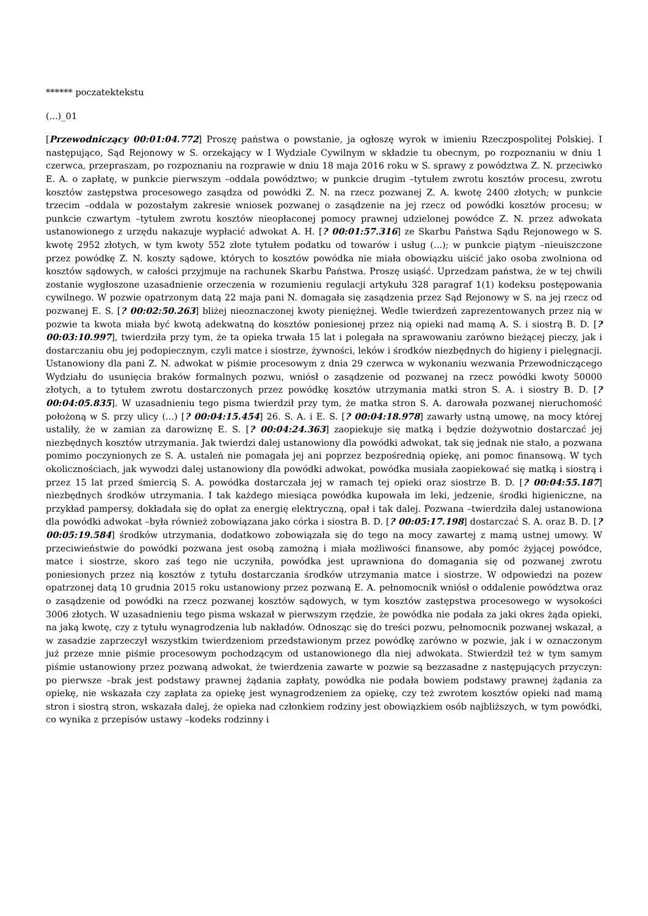****** poczatektekstu
(...)_01
[Przewodniczący 00:01:04.772] Proszę państwa o powstanie, ja ogłoszę wyrok w imieniu Rzeczpospolitej Polskiej. I następująco, Sąd Rejonowy w S. orzekający w I Wydziale Cywilnym w składzie tu obecnym, po rozpoznaniu w dniu 1 czerwca, przepraszam, po rozpoznaniu na rozprawie w dniu 18 maja 2016 roku w S. sprawy z powództwa Z. N. przeciwko E. A. o zapłatę, w punkcie pierwszym –oddala powództwo; w punkcie drugim –tytułem zwrotu kosztów procesu, zwrotu kosztów zastępstwa procesowego zasądza od powódki Z. N. na rzecz pozwanej Z. A. kwotę 2400 złotych; w punkcie trzecim –oddala w pozostałym zakresie wniosek pozwanej o zasądzenie na jej rzecz od powódki kosztów procesu; w punkcie czwartym –tytułem zwrotu kosztów nieopłaconej pomocy prawnej udzielonej powódce Z. N. przez adwokata ustanowionego z urzędu nakazuje wypłacić adwokat A. H. [? 00:01:57.316] ze Skarbu Państwa Sądu Rejonowego w S. kwotę 2952 złotych, w tym kwoty 552 złote tytułem podatku od towarów i usług (...); w punkcie piątym –nieuiszczone przez powódkę Z. N. koszty sądowe, których to kosztów powódka nie miała obowiązku uiścić jako osoba zwolniona od kosztów sądowych, w całości przyjmuje na rachunek Skarbu Państwa. Proszę usiąść. Uprzedzam państwa, że w tej chwili zostanie wygłoszone uzasadnienie orzeczenia w rozumieniu regulacji artykułu 328 paragraf 1(1) kodeksu postępowania cywilnego. W pozwie opatrzonym datą 22 maja pani N. domagała się zasądzenia przez Sąd Rejonowy w S. na jej rzecz od pozwanej E. S. [? 00:02:50.263] bliżej nieoznaczonej kwoty pieniężnej. Wedle twierdzeń zaprezentowanych przez nią w pozwie ta kwota miała być kwotą adekwatną do kosztów poniesionej przez nią opieki nad mamą A. S. i siostrą B. D. [? 00:03:10.997], twierdziła przy tym, że ta opieka trwała 15 lat i polegała na sprawowaniu zarówno bieżącej pieczy, jak i dostarczaniu obu jej podopiecznym, czyli matce i siostrze, żywności, leków i środków niezbędnych do higieny i pielęgnacji. Ustanowiony dla pani Z. N. adwokat w piśmie procesowym z dnia 29 czerwca w wykonaniu wezwania Przewodniczącego Wydziału do usunięcia braków formalnych pozwu, wniósł o zasądzenie od pozwanej na rzecz powódki kwoty 50000 złotych, a to tytułem zwrotu dostarczonych przez powódkę kosztów utrzymania matki stron S. A. i siostry B. D. [? 00:04:05.835]. W uzasadnieniu tego pisma twierdził przy tym, że matka stron S. A. darowała pozwanej nieruchomość położoną w S. przy ulicy (...) [? 00:04:15.454] 26. S. A. i E. S. [? 00:04:18.978] zawarły ustną umowę, na mocy której ustaliły, że w zamian za darowiznę E. S. [? 00:04:24.363] zaopiekuje się matką i będzie dożywotnio dostarczać jej niezbędnych kosztów utrzymania. Jak twierdzi dalej ustanowiony dla powódki adwokat, tak się jednak nie stało, a pozwana pomimo poczynionych ze S. A. ustaleń nie pomagała jej ani poprzez bezpośrednią opiekę, ani pomoc finansową. W tych okolicznościach, jak wywodzi dalej ustanowiony dla powódki adwokat, powódka musiała zaopiekować się matką i siostrą i przez 15 lat przed śmiercią S. A. powódka dostarczała jej w ramach tej opieki oraz siostrze B. D. [? 00:04:55.187] niezbędnych środków utrzymania. I tak każdego miesiąca powódka kupowała im leki, jedzenie, środki higieniczne, na przykład pampersy, dokładała się do opłat za energię elektryczną, opał i tak dalej. Pozwana –twierdziła dalej ustanowiona dla powódki adwokat –była również zobowiązana jako córka i siostra B. D. [? 00:05:17.198] dostarczać S. A. oraz B. D. [? 00:05:19.584] środków utrzymania, dodatkowo zobowiązała się do tego na mocy zawartej z mamą ustnej umowy. W przeciwieństwie do powódki pozwana jest osobą zamożną i miała możliwości finansowe, aby pomóc żyjącej powódce, matce i siostrze, skoro zaś tego nie uczyniła, powódka jest uprawniona do domagania się od pozwanej zwrotu poniesionych przez nią kosztów z tytułu dostarczania środków utrzymania matce i siostrze. W odpowiedzi na pozew opatrzonej datą 10 grudnia 2015 roku ustanowiony przez pozwaną E. A. pełnomocnik wniósł o oddalenie powództwa oraz o zasądzenie od powódki na rzecz pozwanej kosztów sądowych, w tym kosztów zastępstwa procesowego w wysokości 3006 złotych. W uzasadnieniu tego pisma wskazał w pierwszym rzędzie, że powódka nie podała za jaki okres żąda opieki, na jaką kwotę, czy z tytułu wynagrodzenia lub nakładów. Odnosząc się do treści pozwu, pełnomocnik pozwanej wskazał, a w zasadzie zaprzeczył wszystkim twierdzeniom przedstawionym przez powódkę zarówno w pozwie, jak i w oznaczonym już przeze mnie piśmie procesowym pochodzącym od ustanowionego dla niej adwokata. Stwierdził też w tym samym piśmie ustanowiony przez pozwaną adwokat, że twierdzenia zawarte w pozwie są bezzasadne z następujących przyczyn: po pierwsze –brak jest podstawy prawnej żądania zapłaty, powódka nie podała bowiem podstawy prawnej żądania za opiekę, nie wskazała czy zapłata za opiekę jest wynagrodzeniem za opiekę, czy też zwrotem kosztów opieki nad mamą stron i siostrą stron, wskazała dalej, że opieka nad członkiem rodziny jest obowiązkiem osób najbliższych, w tym powódki, co wynika z przepisów ustawy –kodeks rodzinny i